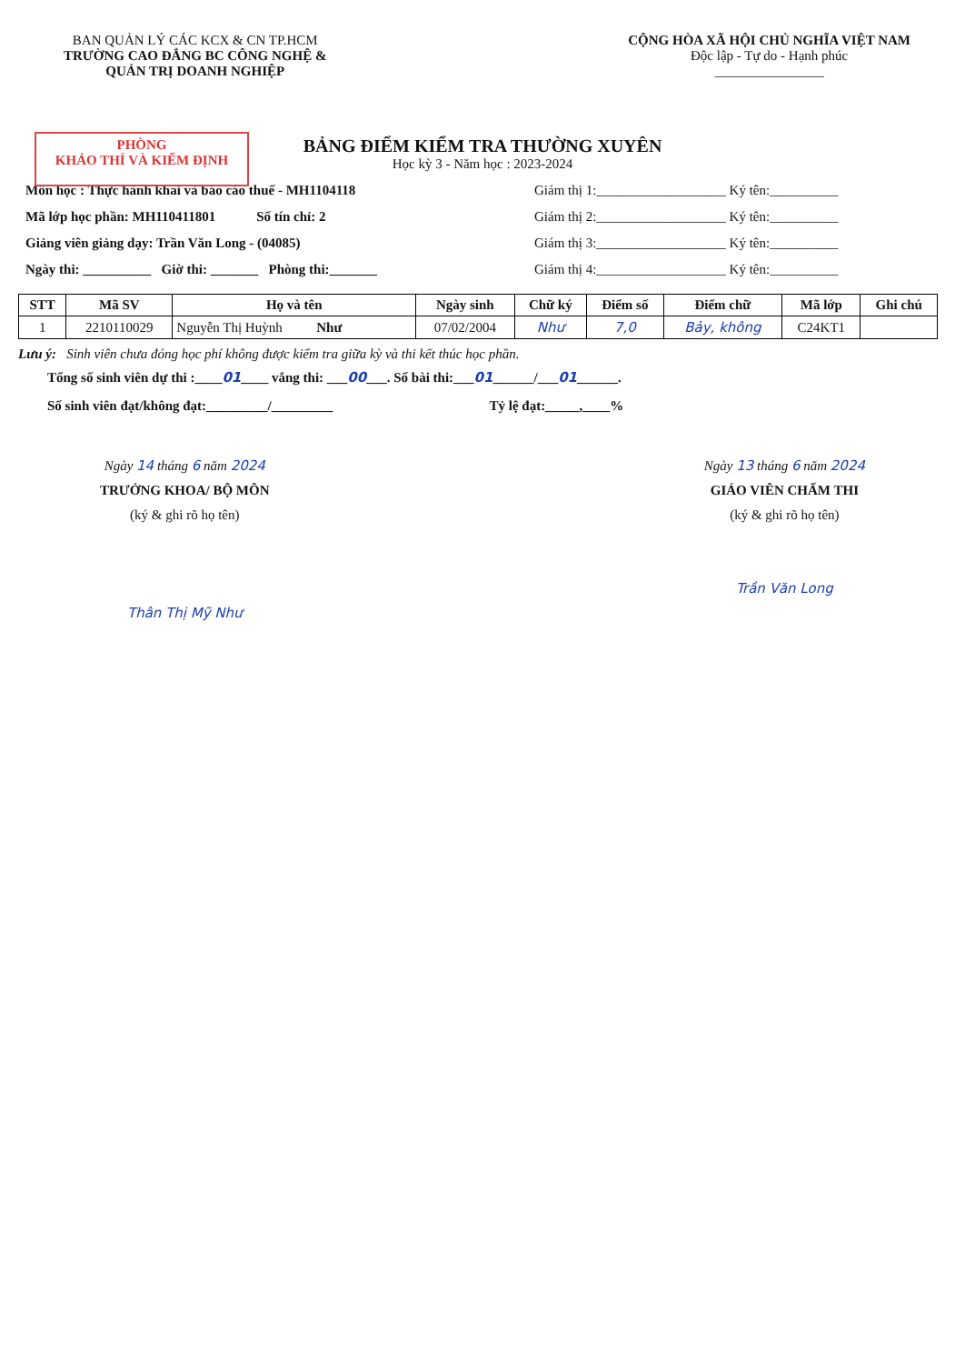BAN QUẢN LÝ CÁC KCX & CN TP.HCM
TRƯỜNG CAO ĐẲNG BC CÔNG NGHỆ &
QUẢN TRỊ DOANH NGHIỆP
CỘNG HÒA XÃ HỘI CHỦ NGHĨA VIỆT NAM
Độc lập - Tự do - Hạnh phúc
________________
PHÒNG
KHẢO THÍ VÀ KIỂM ĐỊNH
BẢNG ĐIỂM KIỂM TRA THƯỜNG XUYÊN
Học kỳ 3 - Năm học : 2023-2024
Môn học : Thực hành khai và báo cáo thuế - MH1104118
Mã lớp học phần: MH110411801 Số tín chỉ: 2
Giảng viên giảng dạy: Trần Văn Long - (04085)
Ngày thi: __________ Giờ thi: _______ Phòng thi:_______
Giám thị 1:___________________ Ký tên:__________
Giám thị 2:___________________ Ký tên:__________
Giám thị 3:___________________ Ký tên:__________
Giám thị 4:___________________ Ký tên:__________
| STT | Mã SV | Họ và tên | Ngày sinh | Chữ ký | Điểm số | Điểm chữ | Mã lớp | Ghi chú |
| --- | --- | --- | --- | --- | --- | --- | --- | --- |
| 1 | 2210110029 | Nguyễn Thị Huỳnh Như | 07/02/2004 | Như | 7,0 | Bảy, không | C24KT1 | |
Lưu ý: Sinh viên chưa đóng học phí không được kiểm tra giữa kỳ và thi kết thúc học phần.
Tổng số sinh viên dự thi :____01____ vắng thi: ___00___. Số bài thi:___01______/___01______.
Số sinh viên đạt/không đạt:_________/_________ Tỷ lệ đạt:_____,____%
Ngày 14 tháng 6 năm 2024
TRƯỞNG KHOA/ BỘ MÔN
(ký & ghi rõ họ tên)
Thân Thị Mỹ Như
Ngày 13 tháng 6 năm 2024
GIÁO VIÊN CHẤM THI
(ký & ghi rõ họ tên)
Trần Văn Long